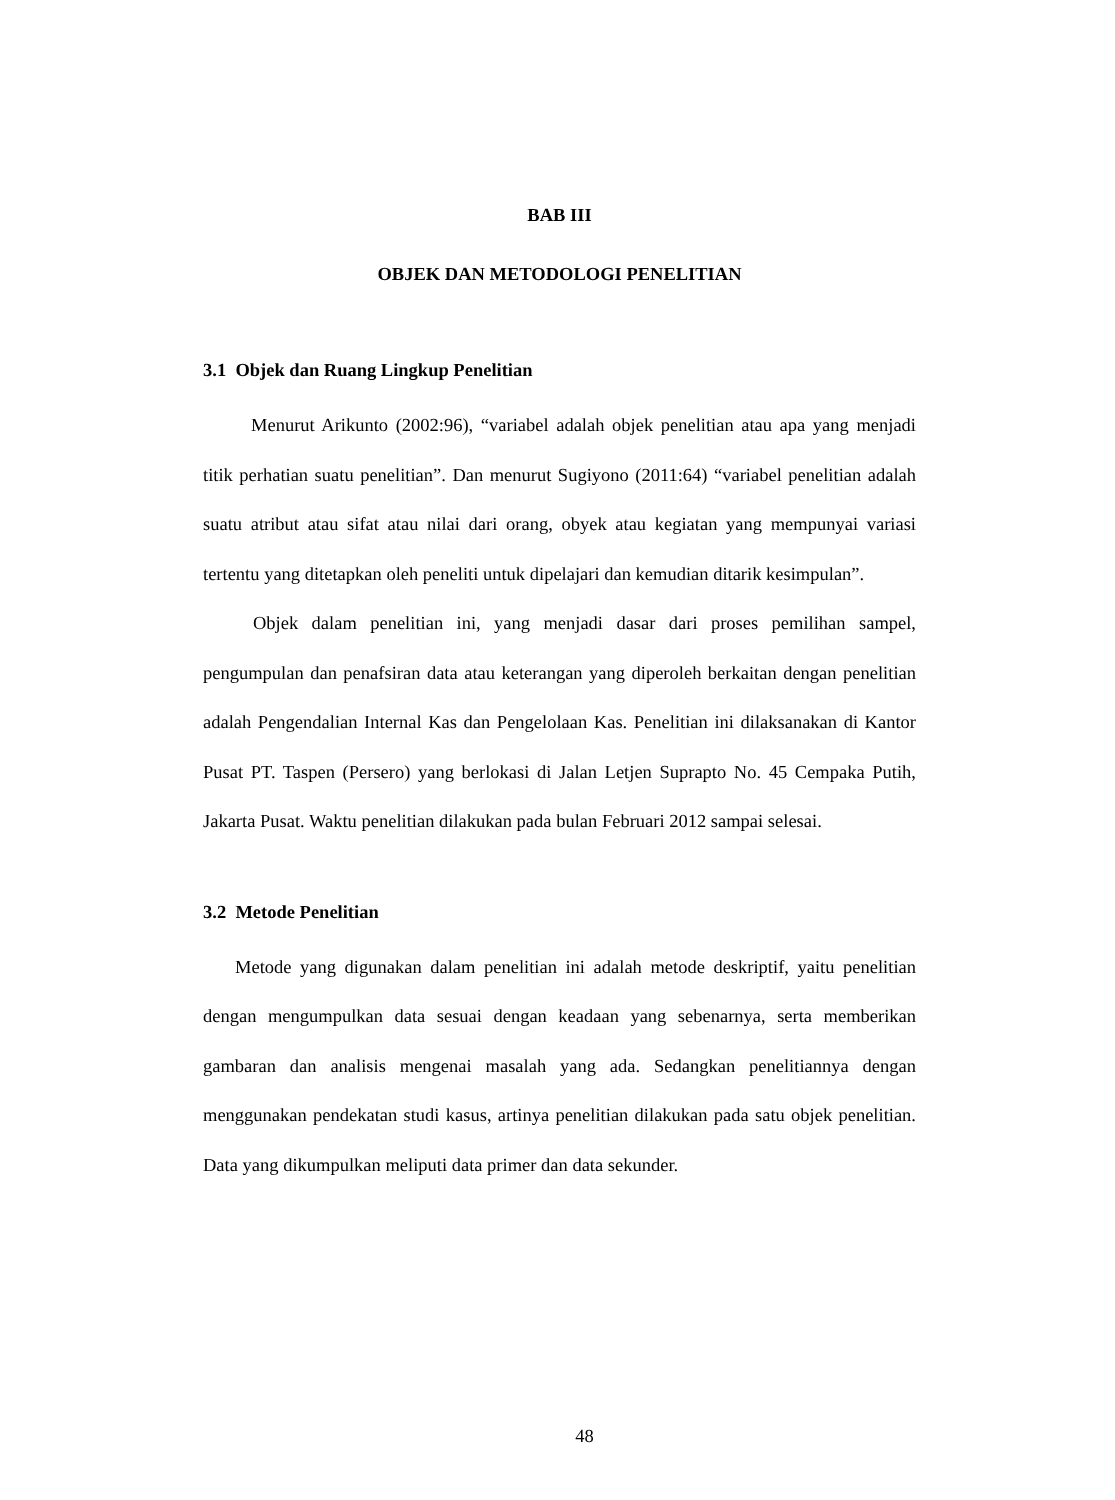BAB III
OBJEK DAN METODOLOGI PENELITIAN
3.1 Objek dan Ruang Lingkup Penelitian
Menurut Arikunto (2002:96), “variabel adalah objek penelitian atau apa yang menjadi titik perhatian suatu penelitian”. Dan menurut Sugiyono (2011:64) “variabel penelitian adalah suatu atribut atau sifat atau nilai dari orang, obyek atau kegiatan yang mempunyai variasi tertentu yang ditetapkan oleh peneliti untuk dipelajari dan kemudian ditarik kesimpulan”.
Objek dalam penelitian ini, yang menjadi dasar dari proses pemilihan sampel, pengumpulan dan penafsiran data atau keterangan yang diperoleh berkaitan dengan penelitian adalah Pengendalian Internal Kas dan Pengelolaan Kas. Penelitian ini dilaksanakan di Kantor Pusat PT. Taspen (Persero) yang berlokasi di Jalan Letjen Suprapto No. 45 Cempaka Putih, Jakarta Pusat. Waktu penelitian dilakukan pada bulan Februari 2012 sampai selesai.
3.2 Metode Penelitian
Metode yang digunakan dalam penelitian ini adalah metode deskriptif, yaitu penelitian dengan mengumpulkan data sesuai dengan keadaan yang sebenarnya, serta memberikan gambaran dan analisis mengenai masalah yang ada. Sedangkan penelitiannya dengan menggunakan pendekatan studi kasus, artinya penelitian dilakukan pada satu objek penelitian. Data yang dikumpulkan meliputi data primer dan data sekunder.
48